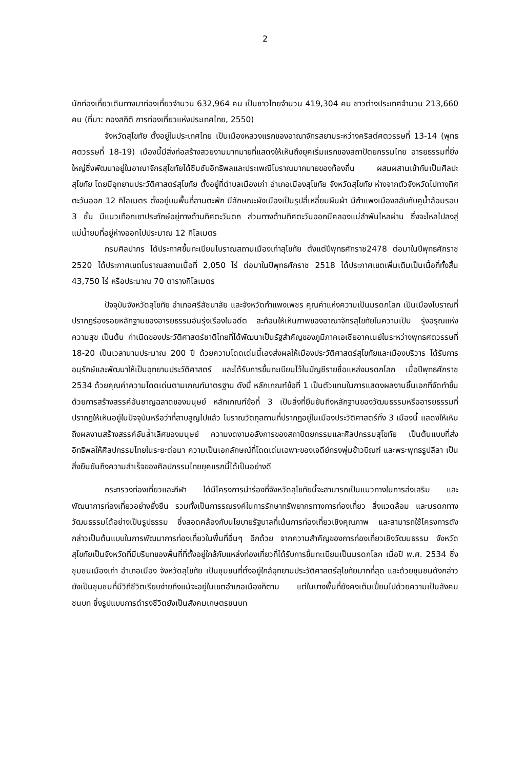2
นักท่องเที่ยวเดินทางมาท่องเที่ยวจำนวน 632,964 คน เป็นชาวไทยจำนวน 419,304 คน ชาวต่างประเทศจำนวน 213,660 คน (ที่มา: กองสถิติ การท่องเที่ยวแห่งประเทศไทย, 2550)
จังหวัดสุโขทัย ตั้งอยู่ในประเทศไทย เป็นเมืองหลวงแรกของอาณาจักรสยามระหว่างคริสต์ศตวรรษที่ 13-14 (พุทธศตวรรษที่ 18-19) เมืองนี้มีสิ่งก่อสร้างสวยงามมากมายที่แสดงให้เห็นถึงยุคเริ่มแรกของสถาปัตยกรรมไทย อารยธรรมที่ยิ่งใหญ่ซึ่งพัฒนาอยู่ในอาณาจักรสุโขทัยได้ซึมซับอิทธิพลและประเพณีโบราณมากมายของท้องถิ่น ผสมผสานเข้ากันเป็นศิลปะสุโขทัย โดยมีอุทยานประวัติศาสตร์สุโขทัย ตั้งอยู่ที่ตำบลเมืองเก่า อำเภอเมืองสุโขทัย จังหวัดสุโขทัย ห่างจากตัวจังหวัดไปทางทิศตะวันออก 12 กิโลเมตร ตั้งอยู่บนพื้นที่ลานตะพัก มีลักษณะผังเมืองเป็นรูปสี่เหลี่ยมผืนผ้า มีกำแพงเมืองสลับกับคูน้ำล้อมรอบ 3 ชั้น มีแนวเทือกเขาประทักษ์อยู่ทางด้านทิศตะวันตก ส่วนทางด้านทิศตะวันออกมีคลองแม่ลำพันไหลผ่าน ซึ่งจะไหลไปลงสู่แม่น้ำยมที่อยู่ห่างออกไปประมาณ 12 กิโลเมตร
กรมศิลปากร ได้ประกาศขึ้นทะเบียนโบราณสถานเมืองเก่าสุโขทัย ตั้งแต่ปีพุทธศักราช2478 ต่อมาในปีพุทธศักราช 2520 ได้ประกาศเขตโบราณสถานเนื้อที่ 2,050 ไร่ ต่อมาในปีพุทธศักราช 2518 ได้ประกาศเขตเพิ่มเติมเป็นเนื้อที่ทั้งสิ้น 43,750 ไร่ หรือประมาณ 70 ตารางกิโลเมตร
ปัจจุบันจังหวัดสุโขทัย อำเภอศรีสัชนาลัย และจังหวัดกำแพงเพชร คุณค่าแห่งความเป็นมรดกโลก เป็นเมืองโบราณที่ปรากฏร่องรอยหลักฐานของอารยธรรมอันรุ่งเรืองในอดีต สะท้อนให้เห็นภาพของอาณาจักรสุโขทัยในความเป็น รุ่งอรุณแห่งความสุข เป็นต้น กำเนิดของประวัติศาสตร์ชาติไทยที่ได้พัฒนาเป็นรัฐสำคัญของภูมิภาคเอเชียอาคเนย์ในระหว่างพุทธศตวรรษที่ 18-20 เป็นเวลานานประมาณ 200 ปี ด้วยความโดดเด่นนี้เองส่งผลให้เมืองประวัติศาสตร์สุโขทัยและเมืองบริวาร ได้รับการอนุรักษ์และพัฒนาให้เป็นอุทยานประวัติศาสตร์ และได้รับการขึ้นทะเบียนไว้ในบัญชีรายชื่อแหล่งมรดกโลก เมื่อปีพุทธศักราช 2534 ด้วยคุณค่าความโดดเด่นตามเกณฑ์มาตรฐาน ดังนี้ หลักเกณฑ์ข้อที่ 1 เป็นตัวแทนในการแสดงผลงานชิ้นเอกที่จัดทำขึ้นด้วยการสร้างสรรค์อันชาญฉลาดของมนุษย์ หลักเกณฑ์ข้อที่ 3 เป็นสิ่งที่ยืนยันถึงหลักฐานของวัฒนธรรมหรืออารยธรรมที่ปรากฏให้เห็นอยู่ในปัจจุบันหรือว่าที่สาบสูญไปแล้ว โบราณวัตถุสถานที่ปรากฏอยู่ในเมืองประวัติศาสตร์ทั้ง 3 เมืองนี้ แสดงให้เห็นถึงผลงานสร้างสรรค์อันล้ำเลิศของมนุษย์ ความงดงามอลังการของสถาปัตยกรรมและศิลปกรรมสุโขทัย เป็นต้นแบบที่ส่งอิทธิพลให้ศิลปกรรมไทยในระยะต่อมา ความเป็นเอกลักษณ์ที่โดดเด่นเฉพาะของเจดีย์ทรงพุ่มข้าวบิณฑ์ และพระพุทธรูปลีลา เป็นสิ่งยืนยันถึงความสำเร็จของศิลปกรรมไทยยุคแรกนี้ได้เป็นอย่างดี
กระทรวงท่องเที่ยวและกีฬา ได้มีโครงการนำร่องที่จังหวัดสุโขทัยนี้จะสามารถเป็นแนวทางในการส่งเสริม และพัฒนาการท่องเที่ยวอย่างยั่งยืน รวมทั้งเป็นการรณรงค์ในการรักษาทรัพยากรทางการท่องเที่ยว สิ่งแวดล้อม และมรดกทางวัฒนธรรมได้อย่างเป็นรูปธรรม ซึ่งสอดคล้องกับนโยบายรัฐบาลที่เน้นการท่องเที่ยวเชิงคุณภาพ และสามารถใช้โครงการดังกล่าวเป็นต้นแบบในการพัฒนาการท่องเที่ยวในพื้นที่อื่นๆ อีกด้วย จากความสำคัญของการท่องเที่ยวเชิงวัฒนธรรม จังหวัดสุโขทัยเป็นจังหวัดที่มีบริบทของพื้นที่ที่ตั้งอยู่ใกล้กับแหล่งท่องเที่ยวที่ได้รับการขึ้นทะเบียนเป็นมรดกโลก เมื่อปี พ.ศ. 2534 ซึ่งชุมชนเมืองเก่า อำเภอเมือง จังหวัดสุโขทัย เป็นชุมชนที่ตั้งอยู่ใกล้อุทยานประวัติศาสตร์สุโขทัยมากที่สุด และด้วยชุมชนดังกล่าวยังเป็นชุมชนที่มีวิถีชีวิตเรียบง่ายถึงแม้จะอยู่ในเขตอำเภอเมืองก็ตาม แต่ในบางพื้นที่ยังคงเต็มเปี่ยมไปด้วยความเป็นสังคมชนบท ซึ่งรูปแบบการดำรงชีวิตยังเป็นสังคมเกษตรชนบท